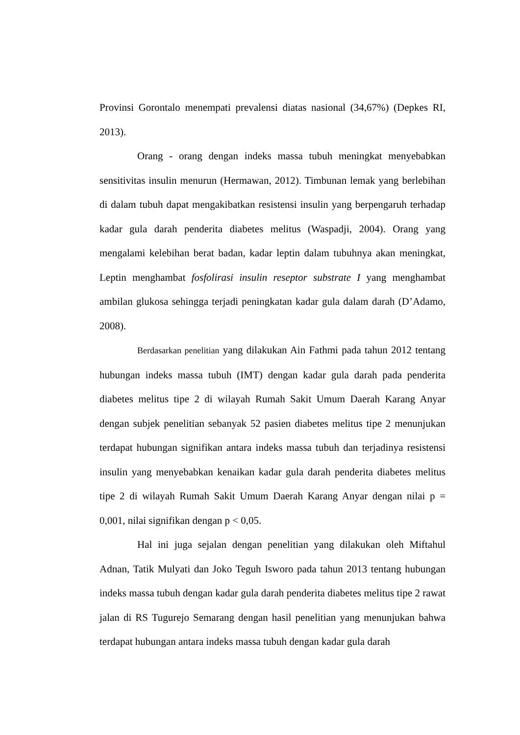Provinsi Gorontalo menempati prevalensi diatas nasional (34,67%) (Depkes RI, 2013).
Orang - orang dengan indeks massa tubuh meningkat menyebabkan sensitivitas insulin menurun (Hermawan, 2012). Timbunan lemak yang berlebihan di dalam tubuh dapat mengakibatkan resistensi insulin yang berpengaruh terhadap kadar gula darah penderita diabetes melitus (Waspadji, 2004). Orang yang mengalami kelebihan berat badan, kadar leptin dalam tubuhnya akan meningkat, Leptin menghambat fosfolirasi insulin reseptor substrate I yang menghambat ambilan glukosa sehingga terjadi peningkatan kadar gula dalam darah (D’Adamo, 2008).
Berdasarkan penelitian yang dilakukan Ain Fathmi pada tahun 2012 tentang hubungan indeks massa tubuh (IMT) dengan kadar gula darah pada penderita diabetes melitus tipe 2 di wilayah Rumah Sakit Umum Daerah Karang Anyar dengan subjek penelitian sebanyak 52 pasien diabetes melitus tipe 2 menunjukan terdapat hubungan signifikan antara indeks massa tubuh dan terjadinya resistensi insulin yang menyebabkan kenaikan kadar gula darah penderita diabetes melitus tipe 2 di wilayah Rumah Sakit Umum Daerah Karang Anyar dengan nilai p = 0,001, nilai signifikan dengan p < 0,05.
Hal ini juga sejalan dengan penelitian yang dilakukan oleh Miftahul Adnan, Tatik Mulyati dan Joko Teguh Isworo pada tahun 2013 tentang hubungan indeks massa tubuh dengan kadar gula darah penderita diabetes melitus tipe 2 rawat jalan di RS Tugurejo Semarang dengan hasil penelitian yang menunjukan bahwa terdapat hubungan antara indeks massa tubuh dengan kadar gula darah